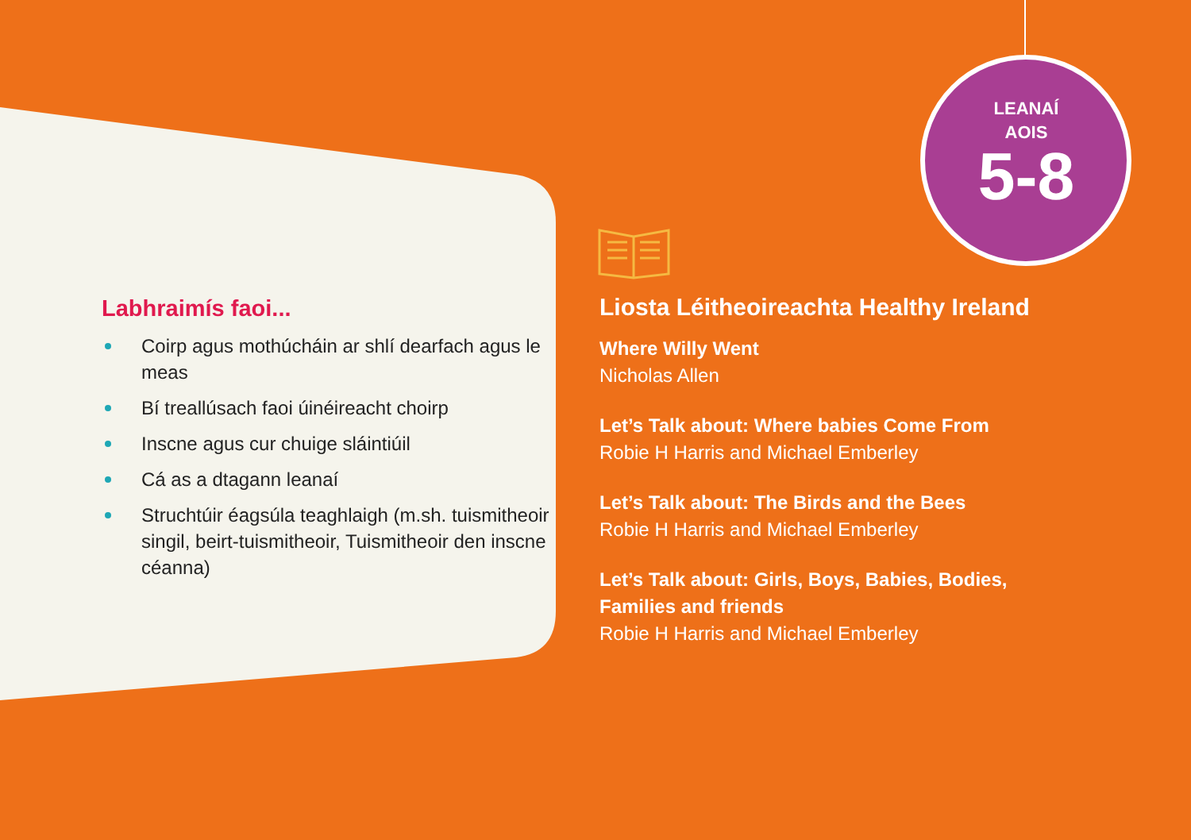LEANAÍ
AOIS
5-8
Labhraimís faoi...
Coirp agus mothúcháin ar shlí dearfach agus le meas
Bí treallúsach faoi úinéireacht choirp
Inscne agus cur chuige sláintiúil
Cá as a dtagann leanaí
Struchtúir éagsúla teaghlaigh (m.sh. tuismitheoir singil, beirt-tuismitheoir, Tuismitheoir den inscne céanna)
Liosta Léitheoireachta Healthy Ireland
Where Willy Went
Nicholas Allen
Let’s Talk about: Where babies Come From
Robie H Harris and Michael Emberley
Let’s Talk about: The Birds and the Bees
Robie H Harris and Michael Emberley
Let’s Talk about: Girls, Boys, Babies, Bodies,
Families and friends
Robie H Harris and Michael Emberley